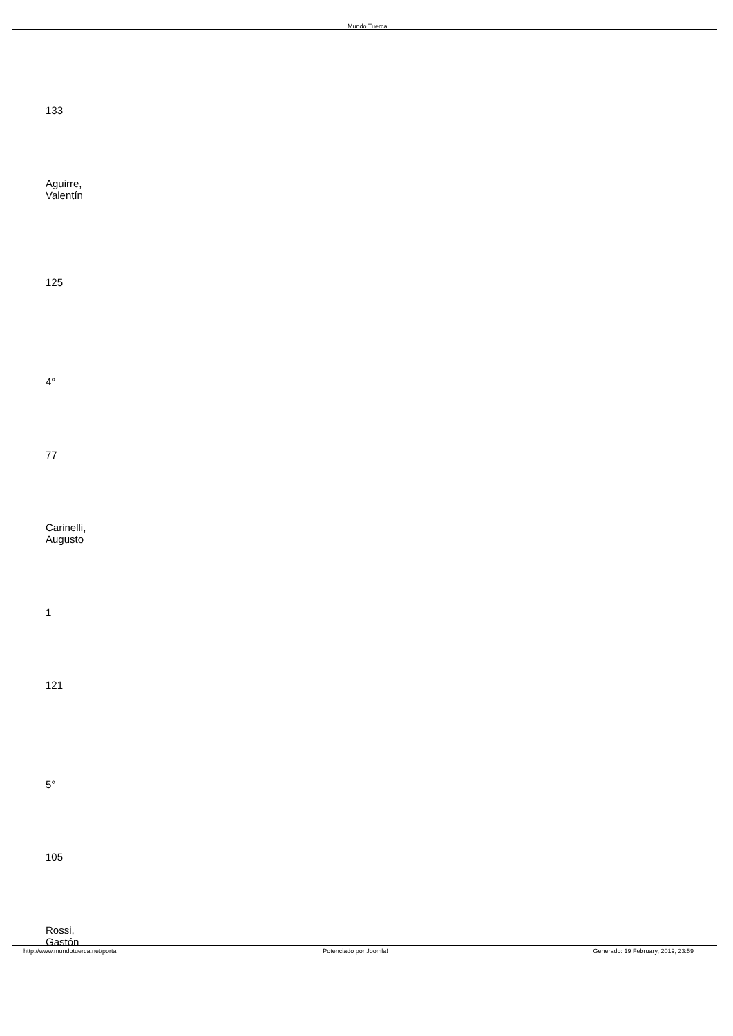.Mundo Tuerca
133
Aguirre,
Valentín
125
4°
77
Carinelli,
Augusto
1
121
5°
105
Rossi,
Gastón
http://www.mundotuerca.net/portal Potenciado por Joomla! Generado: 19 February, 2019, 23:59